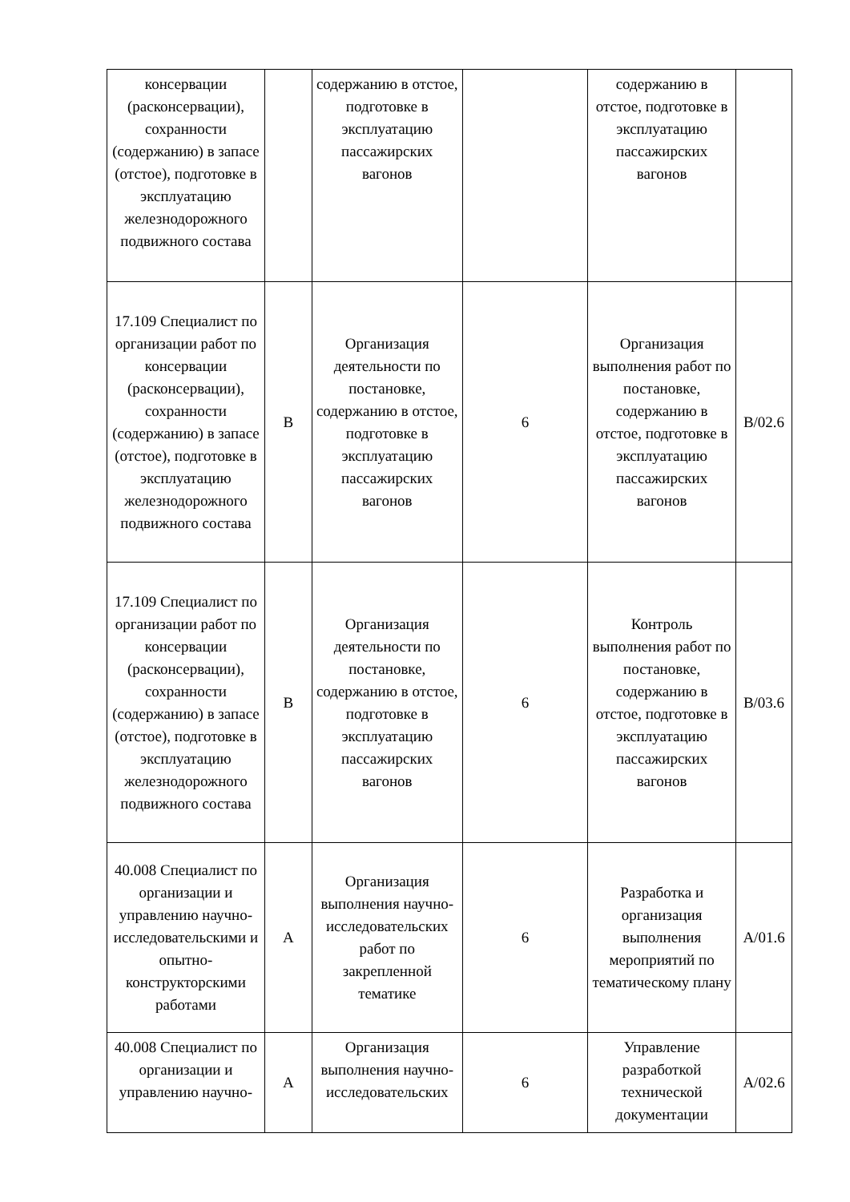| консервации (расконсервации), сохранности (содержанию) в запасе (отстое), подготовке в эксплуатацию железнодорожного подвижного состава | | содержанию в отстое, подготовке в эксплуатацию пассажирских вагонов | | содержанию в отстое, подготовке в эксплуатацию пассажирских вагонов | |
| 17.109 Специалист по организации работ по консервации (расконсервации), сохранности (содержанию) в запасе (отстое), подготовке в эксплуатацию железнодорожного подвижного состава | B | Организация деятельности по постановке, содержанию в отстое, подготовке в эксплуатацию пассажирских вагонов | 6 | Организация выполнения работ по постановке, содержанию в отстое, подготовке в эксплуатацию пассажирских вагонов | B/02.6 |
| 17.109 Специалист по организации работ по консервации (расконсервации), сохранности (содержанию) в запасе (отстое), подготовке в эксплуатацию железнодорожного подвижного состава | B | Организация деятельности по постановке, содержанию в отстое, подготовке в эксплуатацию пассажирских вагонов | 6 | Контроль выполнения работ по постановке, содержанию в отстое, подготовке в эксплуатацию пассажирских вагонов | B/03.6 |
| 40.008 Специалист по организации и управлению научно-исследовательскими и опытно-конструкторскими работами | A | Организация выполнения научно-исследовательских работ по закрепленной тематике | 6 | Разработка и организация выполнения мероприятий по тематическому плану | A/01.6 |
| 40.008 Специалист по организации и управлению научно- | A | Организация выполнения научно-исследовательских | 6 | Управление разработкой технической документации | A/02.6 |